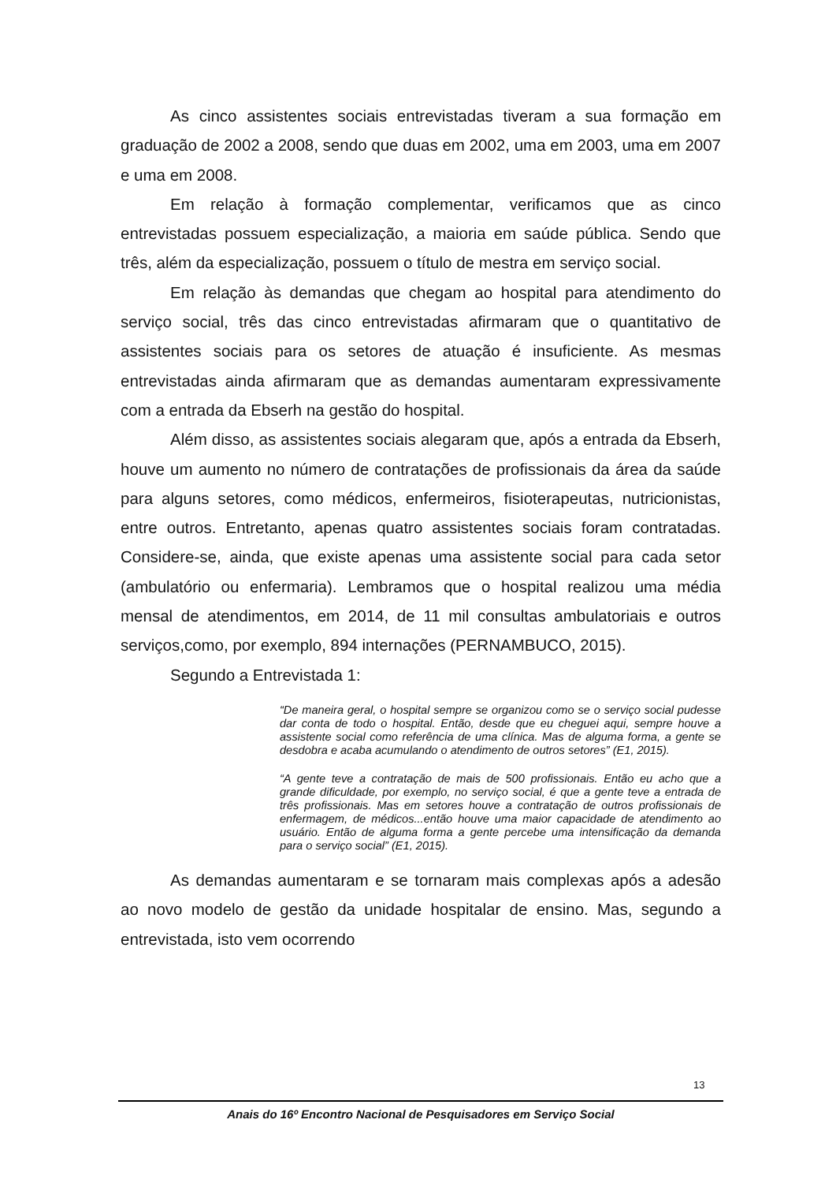As cinco assistentes sociais entrevistadas tiveram a sua formação em graduação de 2002 a 2008, sendo que duas em 2002, uma em 2003, uma em 2007 e uma em 2008.
Em relação à formação complementar, verificamos que as cinco entrevistadas possuem especialização, a maioria em saúde pública. Sendo que três, além da especialização, possuem o título de mestra em serviço social.
Em relação às demandas que chegam ao hospital para atendimento do serviço social, três das cinco entrevistadas afirmaram que o quantitativo de assistentes sociais para os setores de atuação é insuficiente. As mesmas entrevistadas ainda afirmaram que as demandas aumentaram expressivamente com a entrada da Ebserh na gestão do hospital.
Além disso, as assistentes sociais alegaram que, após a entrada da Ebserh, houve um aumento no número de contratações de profissionais da área da saúde para alguns setores, como médicos, enfermeiros, fisioterapeutas, nutricionistas, entre outros. Entretanto, apenas quatro assistentes sociais foram contratadas. Considere-se, ainda, que existe apenas uma assistente social para cada setor (ambulatório ou enfermaria). Lembramos que o hospital realizou uma média mensal de atendimentos, em 2014, de 11 mil consultas ambulatoriais e outros serviços,como, por exemplo, 894 internações (PERNAMBUCO, 2015).
Segundo a Entrevistada 1:
“De maneira geral, o hospital sempre se organizou como se o serviço social pudesse dar conta de todo o hospital. Então, desde que eu cheguei aqui, sempre houve a assistente social como referência de uma clínica. Mas de alguma forma, a gente se desdobra e acaba acumulando o atendimento de outros setores” (E1, 2015).
“A gente teve a contratação de mais de 500 profissionais. Então eu acho que a grande dificuldade, por exemplo, no serviço social, é que a gente teve a entrada de três profissionais. Mas em setores houve a contratação de outros profissionais de enfermagem, de médicos...então houve uma maior capacidade de atendimento ao usuário. Então de alguma forma a gente percebe uma intensificação da demanda para o serviço social” (E1, 2015).
As demandas aumentaram e se tornaram mais complexas após a adesão ao novo modelo de gestão da unidade hospitalar de ensino. Mas, segundo a entrevistada, isto vem ocorrendo
13
Anais do 16º Encontro Nacional de Pesquisadores em Serviço Social